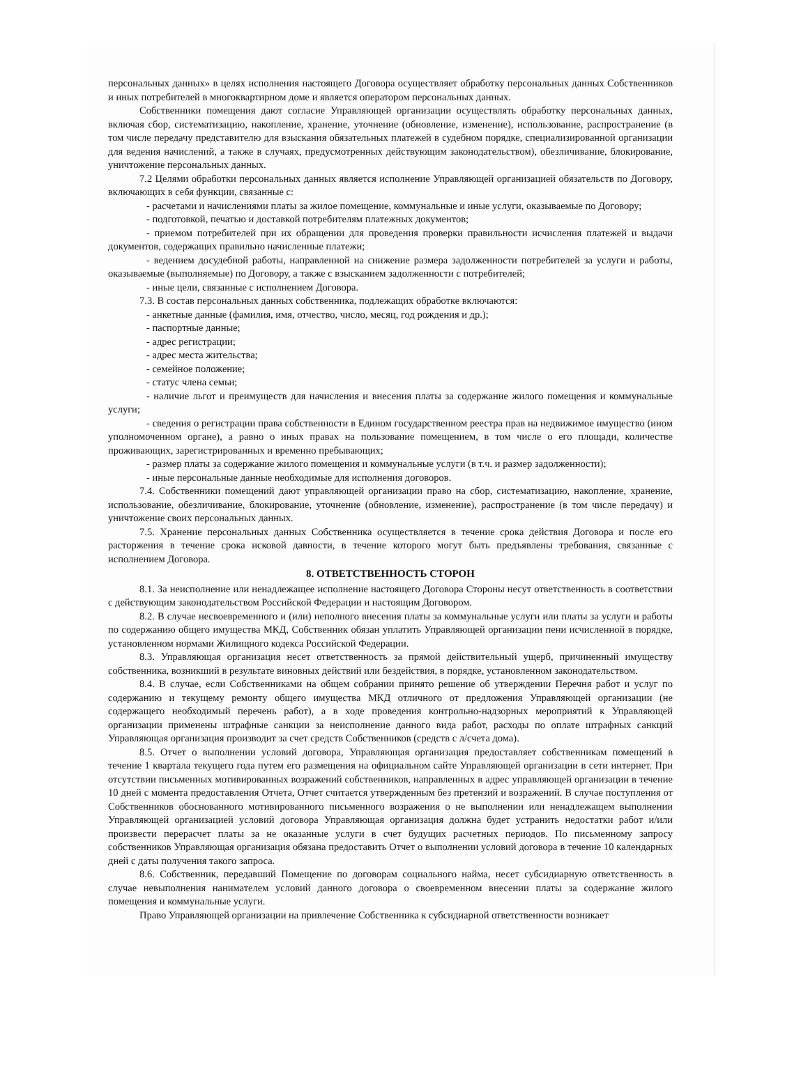персональных данных» в целях исполнения настоящего Договора осуществляет обработку персональных данных Собственников и иных потребителей в многоквартирном доме и является оператором персональных данных.
Собственники помещения дают согласие Управляющей организации осуществлять обработку персональных данных, включая сбор, систематизацию, накопление, хранение, уточнение (обновление, изменение), использование, распространение (в том числе передачу представителю для взыскания обязательных платежей в судебном порядке, специализированной организации для ведения начислений, а также в случаях, предусмотренных действующим законодательством), обезличивание, блокирование, уничтожение персональных данных.
7.2 Целями обработки персональных данных является исполнение Управляющей организацией обязательств по Договору, включающих в себя функции, связанные с:
- расчетами и начислениями платы за жилое помещение, коммунальные и иные услуги, оказываемые по Договору;
- подготовкой, печатью и доставкой потребителям платежных документов;
- приемом потребителей при их обращении для проведения проверки правильности исчисления платежей и выдачи документов, содержащих правильно начисленные платежи;
- ведением досудебной работы, направленной на снижение размера задолженности потребителей за услуги и работы, оказываемые (выполняемые) по Договору, а также с взысканием задолженности с потребителей;
- иные цели, связанные с исполнением Договора.
7.3. В состав персональных данных собственника, подлежащих обработке включаются:
- анкетные данные (фамилия, имя, отчество, число, месяц, год рождения и др.);
- паспортные данные;
- адрес регистрации;
- адрес места жительства;
- семейное положение;
- статус члена семьи;
- наличие льгот и преимуществ для начисления и внесения платы за содержание жилого помещения и коммунальные услуги;
- сведения о регистрации права собственности в Едином государственном реестра прав на недвижимое имущество (ином уполномоченном органе), а равно о иных правах на пользование помещением, в том числе о его площади, количестве проживающих, зарегистрированных и временно пребывающих;
- размер платы за содержание жилого помещения и коммунальные услуги (в т.ч. и размер задолженности);
- иные персональные данные необходимые для исполнения договоров.
7.4. Собственники помещений дают управляющей организации право на сбор, систематизацию, накопление, хранение, использование, обезличивание, блокирование, уточнение (обновление, изменение), распространение (в том числе передачу) и уничтожение своих персональных данных.
7.5. Хранение персональных данных Собственника осуществляется в течение срока действия Договора и после его расторжения в течение срока исковой давности, в течение которого могут быть предъявлены требования, связанные с исполнением Договора.
8. ОТВЕТСТВЕННОСТЬ СТОРОН
8.1. За неисполнение или ненадлежащее исполнение настоящего Договора Стороны несут ответственность в соответствии с действующим законодательством Российской Федерации и настоящим Договором.
8.2. В случае несвоевременного и (или) неполного внесения платы за коммунальные услуги или платы за услуги и работы по содержанию общего имущества МКД, Собственник обязан уплатить Управляющей организации пени исчисленной в порядке, установленном нормами Жилищного кодекса Российской Федерации.
8.3. Управляющая организация несет ответственность за прямой действительный ущерб, причиненный имуществу собственника, возникший в результате виновных действий или бездействия, в порядке, установленном законодательством.
8.4. В случае, если Собственниками на общем собрании принято решение об утверждении Перечня работ и услуг по содержанию и текущему ремонту общего имущества МКД отличного от предложения Управляющей организации (не содержащего необходимый перечень работ), а в ходе проведения контрольно-надзорных мероприятий к Управляющей организации применены штрафные санкции за неисполнение данного вида работ, расходы по оплате штрафных санкций Управляющая организация производит за счет средств Собственников (средств с л/счета дома).
8.5. Отчет о выполнении условий договора, Управляющая организация предоставляет собственникам помещений в течение 1 квартала текущего года путем его размещения на официальном сайте Управляющей организации в сети интернет. При отсутствии письменных мотивированных возражений собственников, направленных в адрес управляющей организации в течение 10 дней с момента предоставления Отчета, Отчет считается утвержденным без претензий и возражений. В случае поступления от Собственников обоснованного мотивированного письменного возражения о не выполнении или ненадлежащем выполнении Управляющей организацией условий договора Управляющая организация должна будет устранить недостатки работ и/или произвести перерасчет платы за не оказанные услуги в счет будущих расчетных периодов. По письменному запросу собственников Управляющая организация обязана предоставить Отчет о выполнении условий договора в течение 10 календарных дней с даты получения такого запроса.
8.6. Собственник, передавший Помещение по договорам социального найма, несет субсидиарную ответственность в случае невыполнения нанимателем условий данного договора о своевременном внесении платы за содержание жилого помещения и коммунальные услуги.
Право Управляющей организации на привлечение Собственника к субсидиарной ответственности возникает